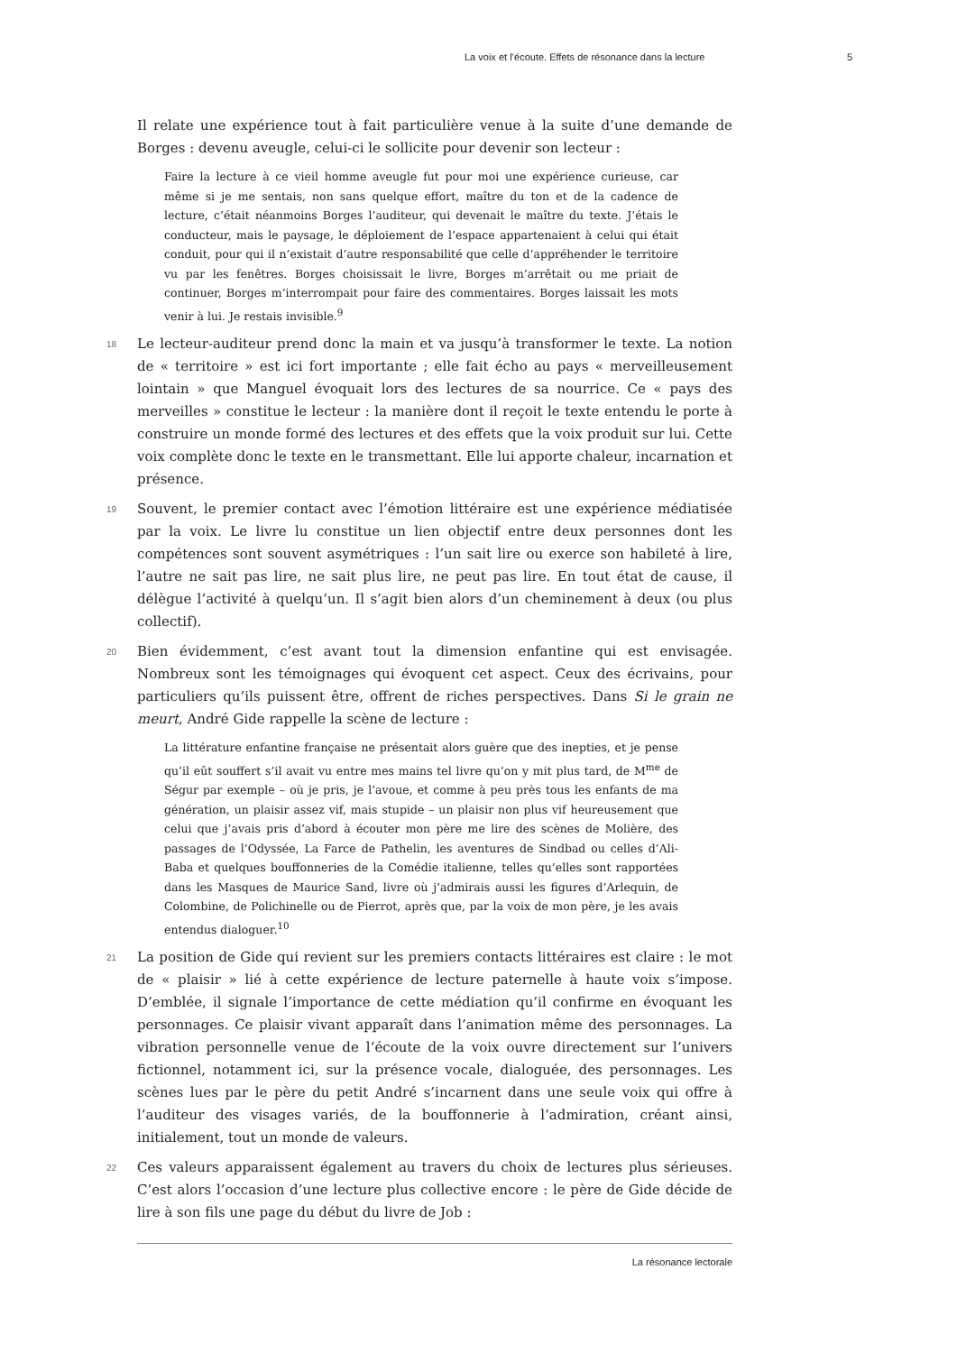La voix et l’écoute. Effets de résonance dans la lecture 5
Il relate une expérience tout à fait particulière venue à la suite d’une demande de Borges : devenu aveugle, celui-ci le sollicite pour devenir son lecteur :
Faire la lecture à ce vieil homme aveugle fut pour moi une expérience curieuse, car même si je me sentais, non sans quelque effort, maître du ton et de la cadence de lecture, c’était néanmoins Borges l’auditeur, qui devenait le maître du texte. J’étais le conducteur, mais le paysage, le déploiement de l’espace appartenaient à celui qui était conduit, pour qui il n’existait d’autre responsabilité que celle d’appréhender le territoire vu par les fenêtres. Borges choisissait le livre, Borges m’arrêtait ou me priait de continuer, Borges m’interrompait pour faire des commentaires. Borges laissait les mots venir à lui. Je restais invisible.<sup>9</sup>
18 Le lecteur-auditeur prend donc la main et va jusqu’à transformer le texte. La notion de « territoire » est ici fort importante ; elle fait écho au pays « merveilleusement lointain » que Manguel évoquait lors des lectures de sa nourrice. Ce « pays des merveilles » constitue le lecteur : la manière dont il reçoit le texte entendu le porte à construire un monde formé des lectures et des effets que la voix produit sur lui. Cette voix complète donc le texte en le transmettant. Elle lui apporte chaleur, incarnation et présence.
19 Souvent, le premier contact avec l’émotion littéraire est une expérience médiatisée par la voix. Le livre lu constitue un lien objectif entre deux personnes dont les compétences sont souvent asymétriques : l’un sait lire ou exerce son habileté à lire, l’autre ne sait pas lire, ne sait plus lire, ne peut pas lire. En tout état de cause, il délègue l’activité à quelqu’un. Il s’agit bien alors d’un cheminement à deux (ou plus collectif).
20 Bien évidemment, c’est avant tout la dimension enfantine qui est envisagée. Nombreux sont les témoignages qui évoquent cet aspect. Ceux des écrivains, pour particuliers qu’ils puissent être, offrent de riches perspectives. Dans Si le grain ne meurt, André Gide rappelle la scène de lecture :
La littérature enfantine française ne présentait alors guère que des inepties, et je pense qu’il eût souffert s’il avait vu entre mes mains tel livre qu’on y mit plus tard, de M<sup>me</sup> de Ségur par exemple – où je pris, je l’avoue, et comme à peu près tous les enfants de ma génération, un plaisir assez vif, mais stupide – un plaisir non plus vif heureusement que celui que j’avais pris d’abord à écouter mon père me lire des scènes de Molière, des passages de l’Odyssée, La Farce de Pathelin, les aventures de Sindbad ou celles d’Ali-Baba et quelques bouffonneries de la Comédie italienne, telles qu’elles sont rapportées dans les Masques de Maurice Sand, livre où j’admirais aussi les figures d’Arlequin, de Colombine, de Polichinelle ou de Pierrot, après que, par la voix de mon père, je les avais entendus dialoguer.<sup>10</sup>
21 La position de Gide qui revient sur les premiers contacts littéraires est claire : le mot de « plaisir » lié à cette expérience de lecture paternelle à haute voix s’impose. D’emblée, il signale l’importance de cette médiation qu’il confirme en évoquant les personnages. Ce plaisir vivant apparaît dans l’animation même des personnages. La vibration personnelle venue de l’écoute de la voix ouvre directement sur l’univers fictionnel, notamment ici, sur la présence vocale, dialoguée, des personnages. Les scènes lues par le père du petit André s’incarnent dans une seule voix qui offre à l’auditeur des visages variés, de la bouffonnerie à l’admiration, créant ainsi, initialement, tout un monde de valeurs.
22 Ces valeurs apparaissent également au travers du choix de lectures plus sérieuses. C’est alors l’occasion d’une lecture plus collective encore : le père de Gide décide de lire à son fils une page du début du livre de Job :
La résonance lectorale